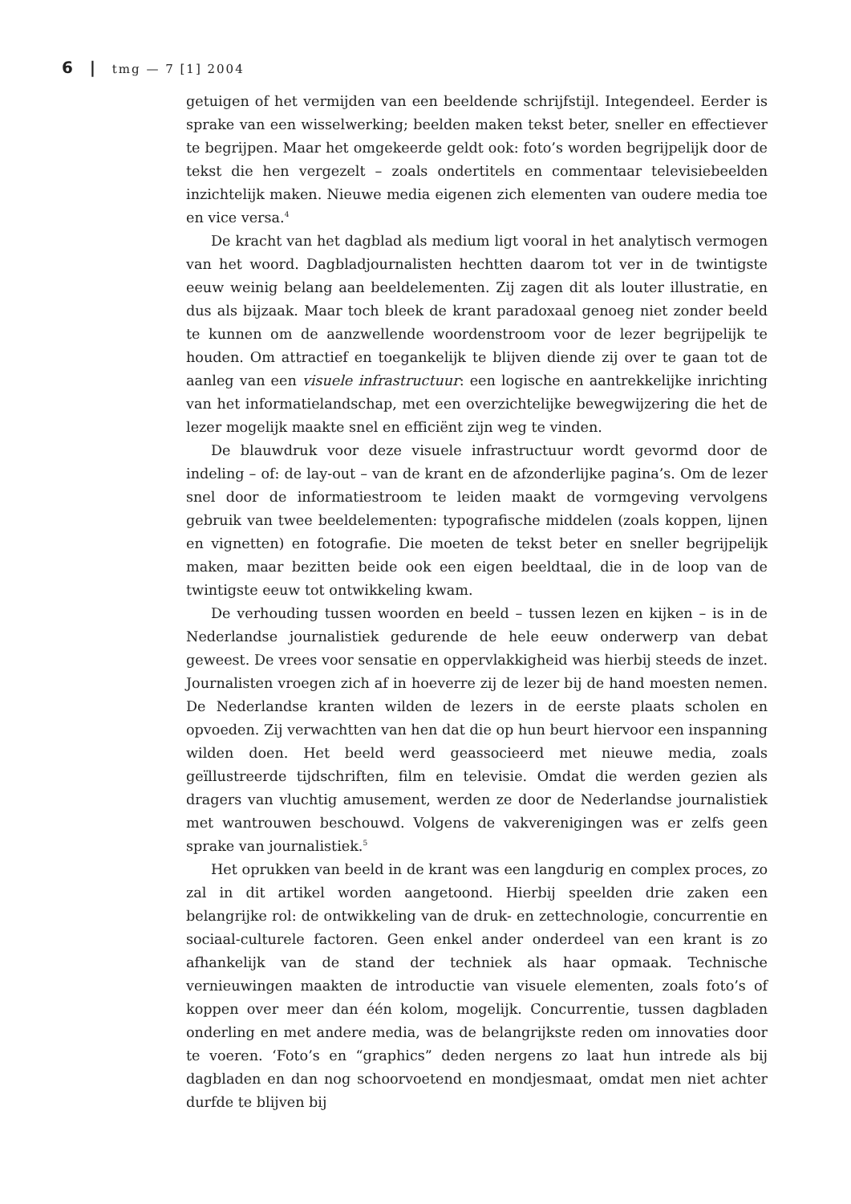6 | tmg — 7 [1] 2004
getuigen of het vermijden van een beeldende schrijfstijl. Integendeel. Eerder is sprake van een wisselwerking; beelden maken tekst beter, sneller en effectiever te begrijpen. Maar het omgekeerde geldt ook: foto’s worden begrijpelijk door de tekst die hen vergezelt – zoals ondertitels en commentaar televisiebeelden inzichtelijk maken. Nieuwe media eigenen zich elementen van oudere media toe en vice versa.<sup>4</sup>
De kracht van het dagblad als medium ligt vooral in het analytisch vermogen van het woord. Dagbladjournalisten hechtten daarom tot ver in de twintigste eeuw weinig belang aan beeldelementen. Zij zagen dit als louter illustratie, en dus als bijzaak. Maar toch bleek de krant paradoxaal genoeg niet zonder beeld te kunnen om de aanzwellende woordenstroom voor de lezer begrijpelijk te houden. Om attractief en toegankelijk te blijven diende zij over te gaan tot de aanleg van een visuele infrastructuur: een logische en aantrekkelijke inrichting van het informatielandschap, met een overzichtelijke bewegwijzering die het de lezer mogelijk maakte snel en efficiënt zijn weg te vinden.
De blauwdruk voor deze visuele infrastructuur wordt gevormd door de indeling – of: de lay-out – van de krant en de afzonderlijke pagina’s. Om de lezer snel door de informatiestroom te leiden maakt de vormgeving vervolgens gebruik van twee beeldelementen: typografische middelen (zoals koppen, lijnen en vignetten) en fotografie. Die moeten de tekst beter en sneller begrijpelijk maken, maar bezitten beide ook een eigen beeldtaal, die in de loop van de twintigste eeuw tot ontwikkeling kwam.
De verhouding tussen woorden en beeld – tussen lezen en kijken – is in de Nederlandse journalistiek gedurende de hele eeuw onderwerp van debat geweest. De vrees voor sensatie en oppervlakkigheid was hierbij steeds de inzet. Journalisten vroegen zich af in hoeverre zij de lezer bij de hand moesten nemen. De Nederlandse kranten wilden de lezers in de eerste plaats scholen en opvoeden. Zij verwachtten van hen dat die op hun beurt hiervoor een inspanning wilden doen. Het beeld werd geassocieerd met nieuwe media, zoals geïllustreerde tijdschriften, film en televisie. Omdat die werden gezien als dragers van vluchtig amusement, werden ze door de Nederlandse journalistiek met wantrouwen beschouwd. Volgens de vakverenigingen was er zelfs geen sprake van journalistiek.<sup>5</sup>
Het oprukken van beeld in de krant was een langdurig en complex proces, zo zal in dit artikel worden aangetoond. Hierbij speelden drie zaken een belangrijke rol: de ontwikkeling van de druk- en zettechnologie, concurrentie en sociaal-culturele factoren. Geen enkel ander onderdeel van een krant is zo afhankelijk van de stand der techniek als haar opmaak. Technische vernieuwingen maakten de introductie van visuele elementen, zoals foto’s of koppen over meer dan één kolom, mogelijk. Concurrentie, tussen dagbladen onderling en met andere media, was de belangrijkste reden om innovaties door te voeren. ‘Foto’s en “graphics” deden nergens zo laat hun intrede als bij dagbladen en dan nog schoorvoetend en mondjesmaat, omdat men niet achter durfde te blijven bij